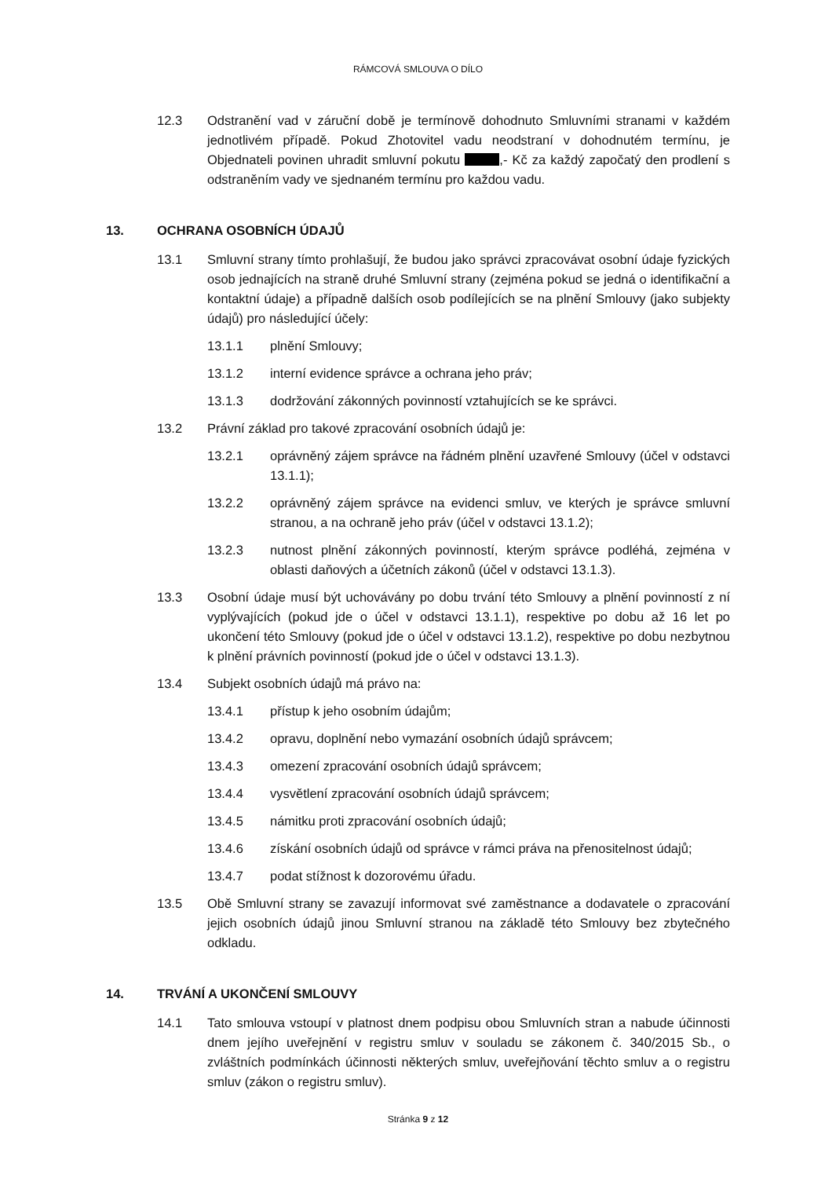RÁMCOVÁ SMLOUVA O DÍLO
12.3 Odstranění vad v záruční době je termínově dohodnuto Smluvními stranami v každém jednotlivém případě. Pokud Zhotovitel vadu neodstraní v dohodnutém termínu, je Objednateli povinen uhradit smluvní pokutu ,- Kč za každý započatý den prodlení s odstraněním vady ve sjednaném termínu pro každou vadu.
13. OCHRANA OSOBNÍCH ÚDAJŮ
13.1 Smluvní strany tímto prohlašují, že budou jako správci zpracovávat osobní údaje fyzických osob jednajících na straně druhé Smluvní strany (zejména pokud se jedná o identifikační a kontaktní údaje) a případně dalších osob podílejících se na plnění Smlouvy (jako subjekty údajů) pro následující účely:
13.1.1 plnění Smlouvy;
13.1.2 interní evidence správce a ochrana jeho práv;
13.1.3 dodržování zákonných povinností vztahujících se ke správci.
13.2 Právní základ pro takové zpracování osobních údajů je:
13.2.1 oprávněný zájem správce na řádném plnění uzavřené Smlouvy (účel v odstavci 13.1.1);
13.2.2 oprávněný zájem správce na evidenci smluv, ve kterých je správce smluvní stranou, a na ochraně jeho práv (účel v odstavci 13.1.2);
13.2.3 nutnost plnění zákonných povinností, kterým správce podléhá, zejména v oblasti daňových a účetních zákonů (účel v odstavci 13.1.3).
13.3 Osobní údaje musí být uchovávány po dobu trvání této Smlouvy a plnění povinností z ní vyplývajících (pokud jde o účel v odstavci 13.1.1), respektive po dobu až 16 let po ukončení této Smlouvy (pokud jde o účel v odstavci 13.1.2), respektive po dobu nezbytnou k plnění právních povinností (pokud jde o účel v odstavci 13.1.3).
13.4 Subjekt osobních údajů má právo na:
13.4.1 přístup k jeho osobním údajům;
13.4.2 opravu, doplnění nebo vymazání osobních údajů správcem;
13.4.3 omezení zpracování osobních údajů správcem;
13.4.4 vysvětlení zpracování osobních údajů správcem;
13.4.5 námitku proti zpracování osobních údajů;
13.4.6 získání osobních údajů od správce v rámci práva na přenositelnost údajů;
13.4.7 podat stížnost k dozorovému úřadu.
13.5 Obě Smluvní strany se zavazují informovat své zaměstnance a dodavatele o zpracování jejich osobních údajů jinou Smluvní stranou na základě této Smlouvy bez zbytečného odkladu.
14. TRVÁNÍ A UKONČENÍ SMLOUVY
14.1 Tato smlouva vstoupí v platnost dnem podpisu obou Smluvních stran a nabude účinnosti dnem jejího uveřejnění v registru smluv v souladu se zákonem č. 340/2015 Sb., o zvláštních podmínkách účinnosti některých smluv, uveřejňování těchto smluv a o registru smluv (zákon o registru smluv).
Stránka 9 z 12